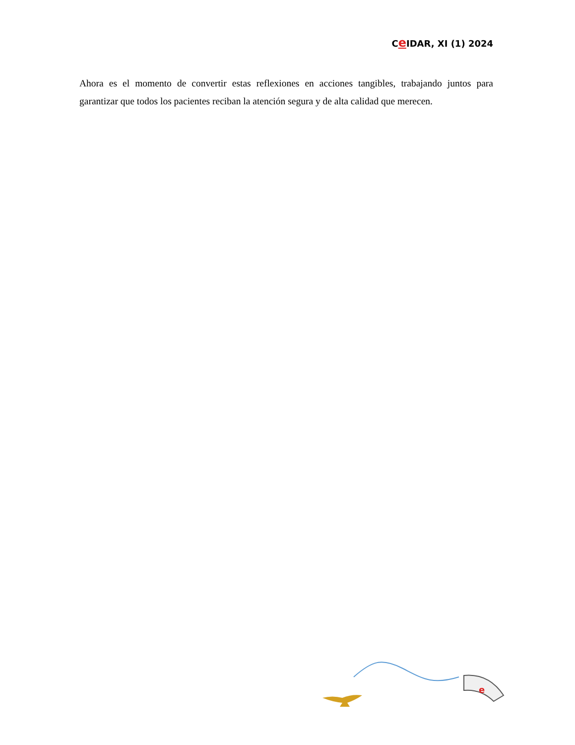Ce IDAR, XI (1) 2024
Ahora es el momento de convertir estas reflexiones en acciones tangibles, trabajando juntos para garantizar que todos los pacientes reciban la atención segura y de alta calidad que merecen.
e